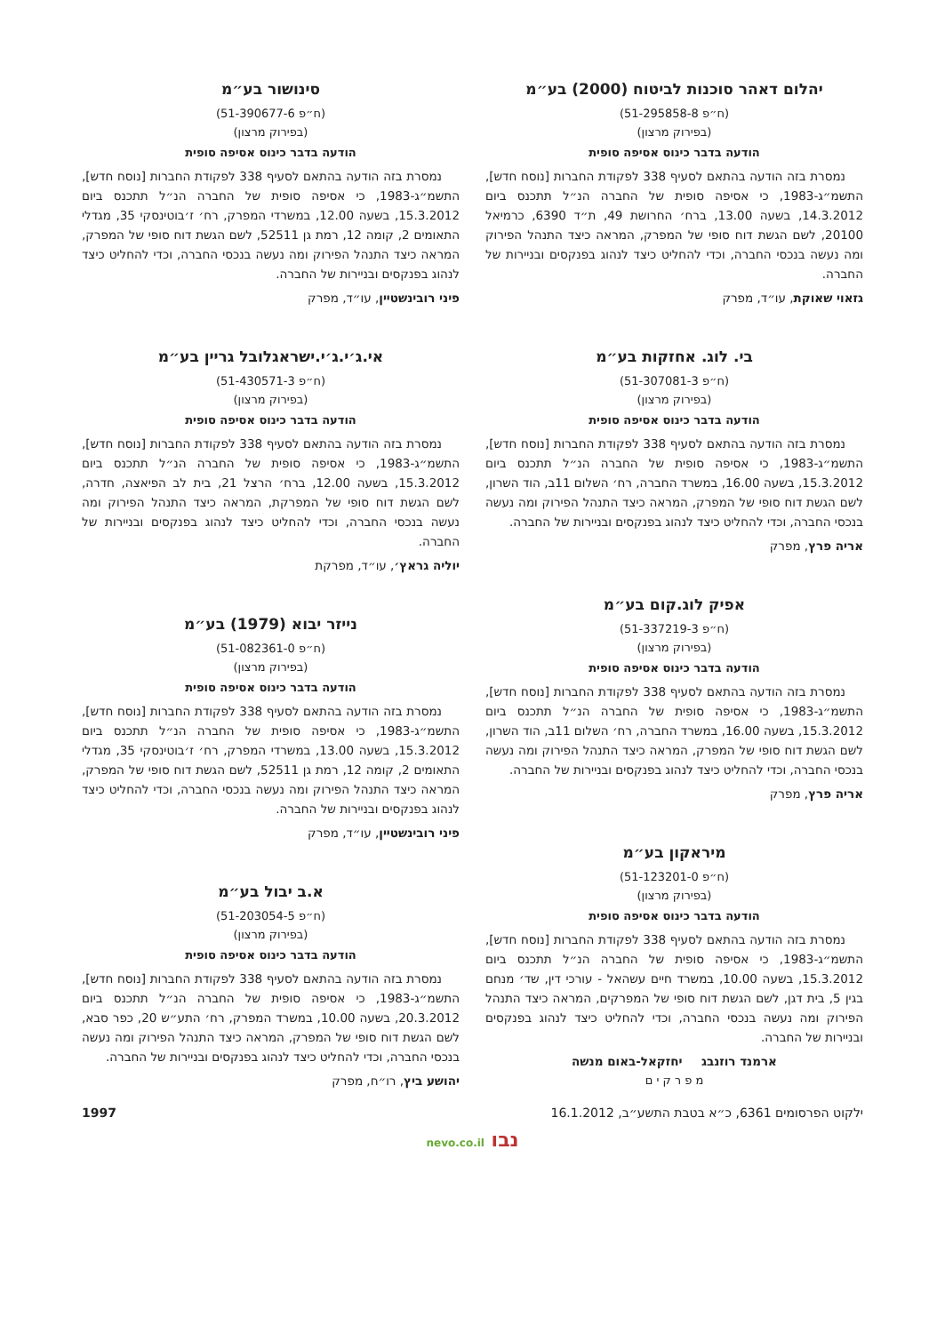יהלום דאהר סוכנות לביטוח (2000) בע״מ
(ח״פ 51-295858-8)
(בפירוק מרצון)
הודעה בדבר כינוס אסיפה סופית
נמסרת בזה הודעה בהתאם לסעיף 338 לפקודת החברות [נוסח חדש], התשמ״ג-1983, כי אסיפה סופית של החברה הנ״ל תתכנס ביום 14.3.2012, בשעה 13.00, ברח׳ החרושת 49, ת״ד 6390, כרמיאל 20100, לשם הגשת דוח סופי של המפרק, המראה כיצד התנהל הפירוק ומה נעשה בנכסי החברה, וכדי להחליט כיצד לנהוג בפנקסים ובניירות של החברה.
גזאוי שאוקת, עו״ד, מפרק
בי. לוג. אחזקות בע״מ
(ח״פ 51-307081-3)
(בפירוק מרצון)
הודעה בדבר כינוס אסיפה סופית
נמסרת בזה הודעה בהתאם לסעיף 338 לפקודת החברות [נוסח חדש], התשמ״ג-1983, כי אסיפה סופית של החברה הנ״ל תתכנס ביום 15.3.2012, בשעה 16.00, במשרד החברה, רח׳ השלום 11ב, הוד השרון, לשם הגשת דוח סופי של המפרק, המראה כיצד התנהל הפירוק ומה נעשה בנכסי החברה, וכדי להחליט כיצד לנהוג בפנקסים ובניירות של החברה.
אריה פרץ, מפרק
אפיק לוג.קום בע״מ
(ח״פ 51-337219-3)
(בפירוק מרצון)
הודעה בדבר כינוס אסיפה סופית
נמסרת בזה הודעה בהתאם לסעיף 338 לפקודת החברות [נוסח חדש], התשמ״ג-1983, כי אסיפה סופית של החברה הנ״ל תתכנס ביום 15.3.2012, בשעה 16.00, במשרד החברה, רח׳ השלום 11ב, הוד השרון, לשם הגשת דוח סופי של המפרק, המראה כיצד התנהל הפירוק ומה נעשה בנכסי החברה, וכדי להחליט כיצד לנהוג בפנקסים ובניירות של החברה.
אריה פרץ, מפרק
מיראקון בע״מ
(ח״פ 51-123201-0)
(בפירוק מרצון)
הודעה בדבר כינוס אסיפה סופית
נמסרת בזה הודעה בהתאם לסעיף 338 לפקודת החברות [נוסח חדש], התשמ״ג-1983, כי אסיפה סופית של החברה הנ״ל תתכנס ביום 15.3.2012, בשעה 10.00, במשרד חיים עשהאל - עורכי דין, שד׳ מנחם בגין 5, בית דגן, לשם הגשת דוח סופי של המפרקים, המראה כיצד התנהל הפירוק ומה נעשה בנכסי החברה, וכדי להחליט כיצד לנהוג בפנקסים ובניירות של החברה.
ארמנד רוזנבג יחזקאל-באום מנשה
מ פ ר ק י ם
סינושור בע״מ
(ח״פ 51-390677-6)
(בפירוק מרצון)
הודעה בדבר כינוס אסיפה סופית
נמסרת בזה הודעה בהתאם לסעיף 338 לפקודת החברות [נוסח חדש], התשמ״ג-1983, כי אסיפה סופית של החברה הנ״ל תתכנס ביום 15.3.2012, בשעה 12.00, במשרדי המפרק, רח׳ ז׳בוטינסקי 35, מגדלי התאומים 2, קומה 12, רמת גן 52511, לשם הגשת דוח סופי של המפרק, המראה כיצד התנהל הפירוק ומה נעשה בנכסי החברה, וכדי להחליט כיצד לנהוג בפנקסים ובניירות של החברה.
פיני רובינשטיין, עו״ד, מפרק
אי.ג׳י.ג׳י.ישראגלובל גריין בע״מ
(ח״פ 51-430571-3)
(בפירוק מרצון)
הודעה בדבר כינוס אסיפה סופית
נמסרת בזה הודעה בהתאם לסעיף 338 לפקודת החברות [נוסח חדש], התשמ״ג-1983, כי אסיפה סופית של החברה הנ״ל תתכנס ביום 15.3.2012, בשעה 12.00, ברח׳ הרצל 21, בית לב הפיאצה, חדרה, לשם הגשת דוח סופי של המפרקת, המראה כיצד התנהל הפירוק ומה נעשה בנכסי החברה, וכדי להחליט כיצד לנהוג בפנקסים ובניירות של החברה.
יוליה גראץ׳, עו״ד, מפרקת
נייזר יבוא (1979) בע״מ
(ח״פ 51-082361-0)
(בפירוק מרצון)
הודעה בדבר כינוס אסיפה סופית
נמסרת בזה הודעה בהתאם לסעיף 338 לפקודת החברות [נוסח חדש], התשמ״ג-1983, כי אסיפה סופית של החברה הנ״ל תתכנס ביום 15.3.2012, בשעה 13.00, במשרדי המפרק, רח׳ ז׳בוטינסקי 35, מגדלי התאומים 2, קומה 12, רמת גן 52511, לשם הגשת דוח סופי של המפרק, המראה כיצד התנהל הפירוק ומה נעשה בנכסי החברה, וכדי להחליט כיצד לנהוג בפנקסים ובניירות של החברה.
פיני רובינשטיין, עו״ד, מפרק
א.ב יבול בע״מ
(ח״פ 51-203054-5)
(בפירוק מרצון)
הודעה בדבר כינוס אסיפה סופית
נמסרת בזה הודעה בהתאם לסעיף 338 לפקודת החברות [נוסח חדש], התשמ״ג-1983, כי אסיפה סופית של החברה הנ״ל תתכנס ביום 20.3.2012, בשעה 10.00, במשרד המפרק, רח׳ התע״ש 20, כפר סבא, לשם הגשת דוח סופי של המפרק, המראה כיצד התנהל הפירוק ומה נעשה בנכסי החברה, וכדי להחליט כיצד לנהוג בפנקסים ובניירות של החברה.
יהושע ביץ, רו״ח, מפרק
ילקוט הפרסומים 6361, כ״א בטבת התשע״ב, 16.1.2012 1997
נבו nevo.co.il